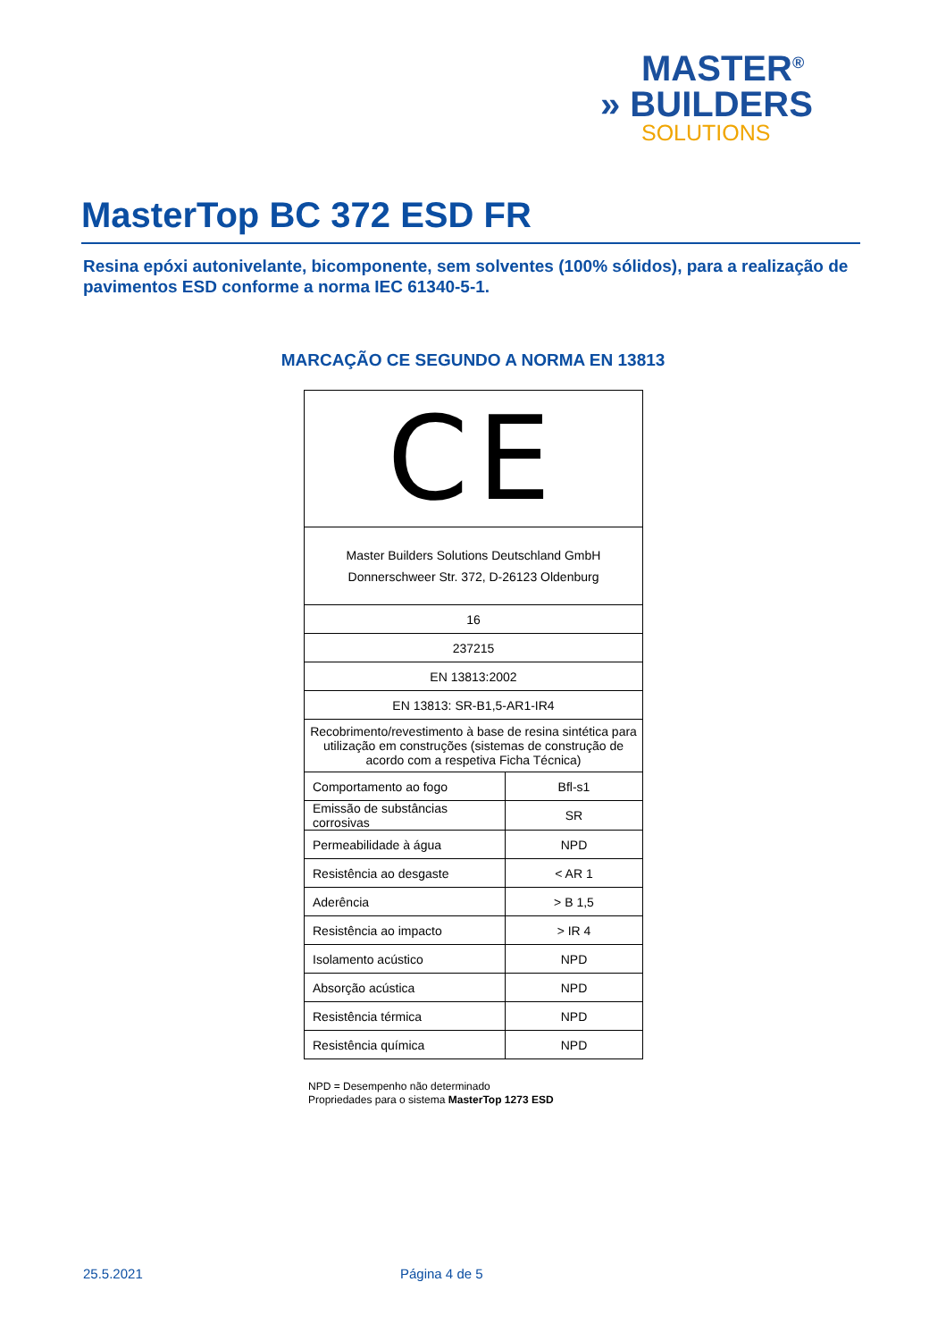MASTER<sup>®</sup>
» BUILDERS
SOLUTIONS
MasterTop BC 372 ESD FR
Resina epóxi autonivelante, bicomponente, sem solventes (100% sólidos), para a realização de pavimentos ESD conforme a norma IEC 61340-5-1.
MARCAÇÃO CE SEGUNDO A NORMA EN 13813
| CE | |
| Master Builders Solutions Deutschland GmbH Donnerschweer Str. 372, D-26123 Oldenburg | |
| 16 | |
| 237215 | |
| EN 13813:2002 | |
| EN 13813: SR-B1,5-AR1-IR4 | |
| Recobrimento/revestimento à base de resina sintética para utilização em construções (sistemas de construção de acordo com a respetiva Ficha Técnica) | |
| Comportamento ao fogo | Bfl-s1 |
| Emissão de substâncias corrosivas | SR |
| Permeabilidade à água | NPD |
| Resistência ao desgaste | < AR 1 |
| Aderência | > B 1,5 |
| Resistência ao impacto | > IR 4 |
| Isolamento acústico | NPD |
| Absorção acústica | NPD |
| Resistência térmica | NPD |
| Resistência química | NPD |
NPD = Desempenho não determinado
Propriedades para o sistema MasterTop 1273 ESD
25.5.2021 Página 4 de 5